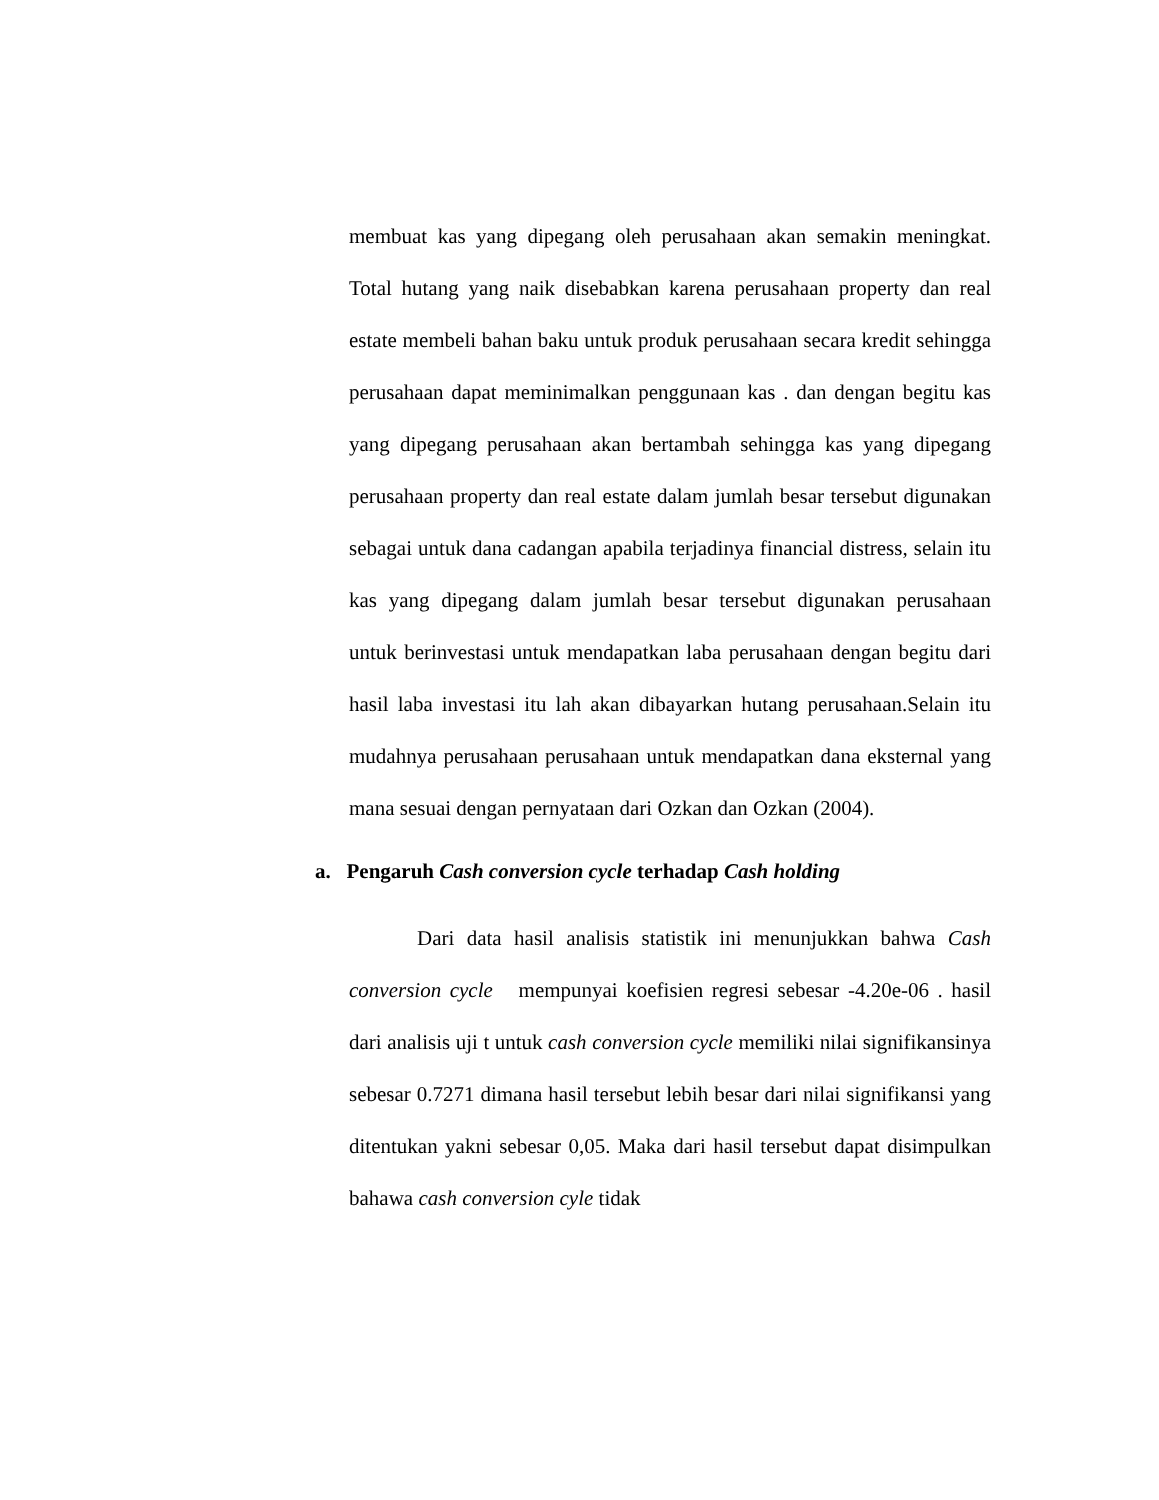membuat kas yang dipegang oleh perusahaan akan semakin meningkat. Total hutang yang naik disebabkan karena perusahaan property dan real estate membeli bahan baku untuk produk perusahaan secara kredit sehingga perusahaan dapat meminimalkan penggunaan kas . dan dengan begitu kas yang dipegang perusahaan akan bertambah sehingga kas yang dipegang perusahaan property dan real estate dalam jumlah besar tersebut digunakan sebagai untuk dana cadangan apabila terjadinya financial distress, selain itu kas yang dipegang dalam jumlah besar tersebut digunakan perusahaan untuk berinvestasi untuk mendapatkan laba perusahaan dengan begitu dari hasil laba investasi itu lah akan dibayarkan hutang perusahaan.Selain itu mudahnya perusahaan perusahaan untuk mendapatkan dana eksternal yang mana sesuai dengan pernyataan dari Ozkan dan Ozkan (2004).
a. Pengaruh Cash conversion cycle terhadap Cash holding
Dari data hasil analisis statistik ini menunjukkan bahwa Cash conversion cycle mempunyai koefisien regresi sebesar -4.20e-06 . hasil dari analisis uji t untuk cash conversion cycle memiliki nilai signifikansinya sebesar 0.7271 dimana hasil tersebut lebih besar dari nilai signifikansi yang ditentukan yakni sebesar 0,05. Maka dari hasil tersebut dapat disimpulkan bahawa cash conversion cyle tidak